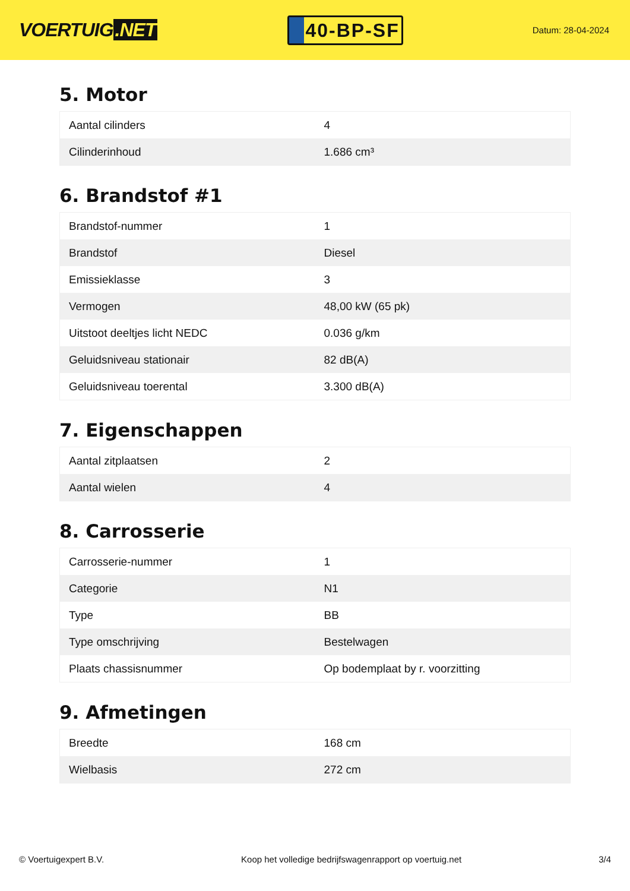VOERTUIG.NET
40-BP-SF
Datum: 28-04-2024
5. Motor
| Aantal cilinders | 4 |
| Cilinderinhoud | 1.686 cm³ |
6. Brandstof #1
| Brandstof-nummer | 1 |
| Brandstof | Diesel |
| Emissieklasse | 3 |
| Vermogen | 48,00 kW (65 pk) |
| Uitstoot deeltjes licht NEDC | 0.036 g/km |
| Geluidsniveau stationair | 82 dB(A) |
| Geluidsniveau toerental | 3.300 dB(A) |
7. Eigenschappen
| Aantal zitplaatsen | 2 |
| Aantal wielen | 4 |
8. Carrosserie
| Carrosserie-nummer | 1 |
| Categorie | N1 |
| Type | BB |
| Type omschrijving | Bestelwagen |
| Plaats chassisnummer | Op bodemplaat by r. voorzitting |
9. Afmetingen
| Breedte | 168 cm |
| Wielbasis | 272 cm |
© Voertuigexpert B.V. Koop het volledige bedrijfswagenrapport op voertuig.net 3/4